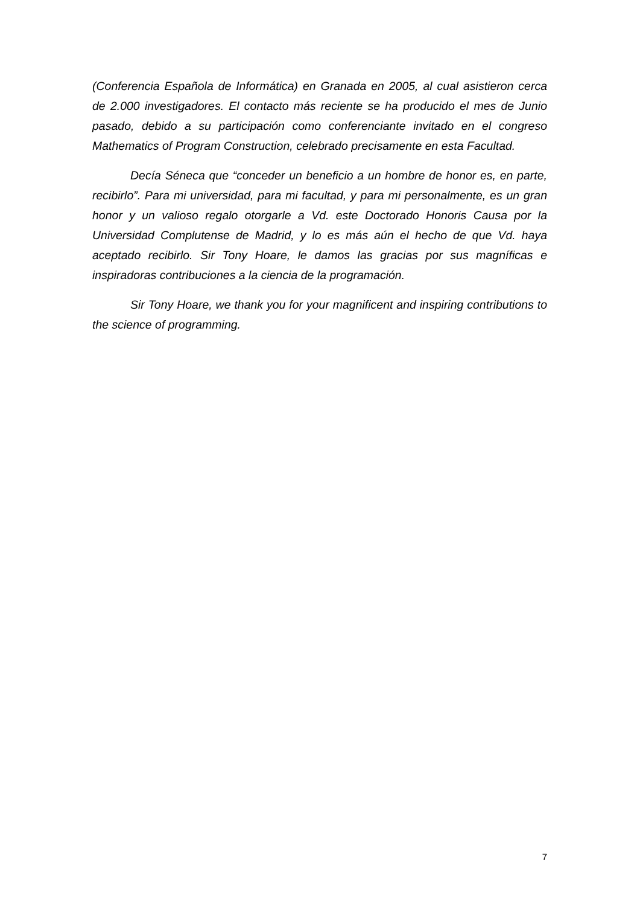(Conferencia Española de Informática) en Granada en 2005, al cual asistieron cerca de 2.000 investigadores. El contacto más reciente se ha producido el mes de Junio pasado, debido a su participación como conferenciante invitado en el congreso Mathematics of Program Construction, celebrado precisamente en esta Facultad.
Decía Séneca que “conceder un beneficio a un hombre de honor es, en parte, recibirlo”. Para mi universidad, para mi facultad, y para mi personalmente, es un gran honor y un valioso regalo otorgarle a Vd. este Doctorado Honoris Causa por la Universidad Complutense de Madrid, y lo es más aún el hecho de que Vd. haya aceptado recibirlo. Sir Tony Hoare, le damos las gracias por sus magníficas e inspiradoras contribuciones a la ciencia de la programación.
Sir Tony Hoare, we thank you for your magnificent and inspiring contributions to the science of programming.
7